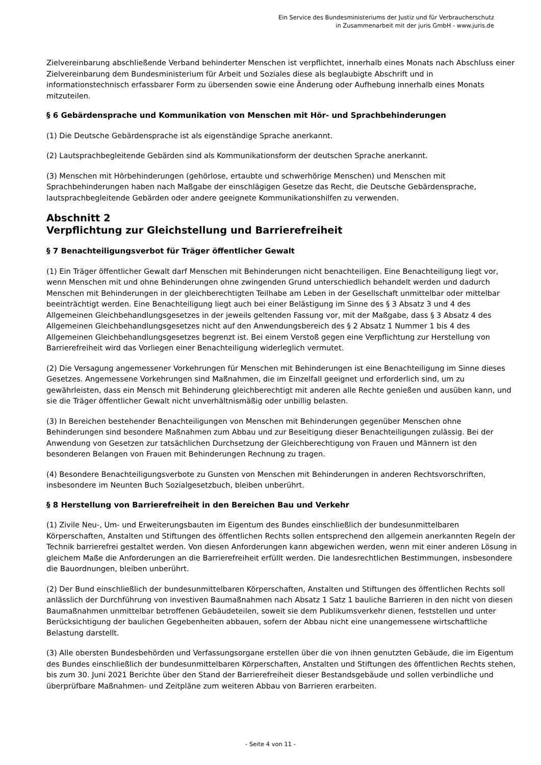Ein Service des Bundesministeriums der Justiz und für Verbraucherschutz
in Zusammenarbeit mit der juris GmbH - www.juris.de
Zielvereinbarung abschließende Verband behinderter Menschen ist verpflichtet, innerhalb eines Monats nach Abschluss einer Zielvereinbarung dem Bundesministerium für Arbeit und Soziales diese als beglaubigte Abschrift und in informationstechnisch erfassbarer Form zu übersenden sowie eine Änderung oder Aufhebung innerhalb eines Monats mitzuteilen.
§ 6 Gebärdensprache und Kommunikation von Menschen mit Hör- und Sprachbehinderungen
(1) Die Deutsche Gebärdensprache ist als eigenständige Sprache anerkannt.
(2) Lautsprachbegleitende Gebärden sind als Kommunikationsform der deutschen Sprache anerkannt.
(3) Menschen mit Hörbehinderungen (gehörlose, ertaubte und schwerhörige Menschen) und Menschen mit Sprachbehinderungen haben nach Maßgabe der einschlägigen Gesetze das Recht, die Deutsche Gebärdensprache, lautsprachbegleitende Gebärden oder andere geeignete Kommunikationshilfen zu verwenden.
Abschnitt 2
Verpflichtung zur Gleichstellung und Barrierefreiheit
§ 7 Benachteiligungsverbot für Träger öffentlicher Gewalt
(1) Ein Träger öffentlicher Gewalt darf Menschen mit Behinderungen nicht benachteiligen. Eine Benachteiligung liegt vor, wenn Menschen mit und ohne Behinderungen ohne zwingenden Grund unterschiedlich behandelt werden und dadurch Menschen mit Behinderungen in der gleichberechtigten Teilhabe am Leben in der Gesellschaft unmittelbar oder mittelbar beeinträchtigt werden. Eine Benachteiligung liegt auch bei einer Belästigung im Sinne des § 3 Absatz 3 und 4 des Allgemeinen Gleichbehandlungsgesetzes in der jeweils geltenden Fassung vor, mit der Maßgabe, dass § 3 Absatz 4 des Allgemeinen Gleichbehandlungsgesetzes nicht auf den Anwendungsbereich des § 2 Absatz 1 Nummer 1 bis 4 des Allgemeinen Gleichbehandlungsgesetzes begrenzt ist. Bei einem Verstoß gegen eine Verpflichtung zur Herstellung von Barrierefreiheit wird das Vorliegen einer Benachteiligung widerleglich vermutet.
(2) Die Versagung angemessener Vorkehrungen für Menschen mit Behinderungen ist eine Benachteiligung im Sinne dieses Gesetzes. Angemessene Vorkehrungen sind Maßnahmen, die im Einzelfall geeignet und erforderlich sind, um zu gewährleisten, dass ein Mensch mit Behinderung gleichberechtigt mit anderen alle Rechte genießen und ausüben kann, und sie die Träger öffentlicher Gewalt nicht unverhältnismäßig oder unbillig belasten.
(3) In Bereichen bestehender Benachteiligungen von Menschen mit Behinderungen gegenüber Menschen ohne Behinderungen sind besondere Maßnahmen zum Abbau und zur Beseitigung dieser Benachteiligungen zulässig. Bei der Anwendung von Gesetzen zur tatsächlichen Durchsetzung der Gleichberechtigung von Frauen und Männern ist den besonderen Belangen von Frauen mit Behinderungen Rechnung zu tragen.
(4) Besondere Benachteiligungsverbote zu Gunsten von Menschen mit Behinderungen in anderen Rechtsvorschriften, insbesondere im Neunten Buch Sozialgesetzbuch, bleiben unberührt.
§ 8 Herstellung von Barrierefreiheit in den Bereichen Bau und Verkehr
(1) Zivile Neu-, Um- und Erweiterungsbauten im Eigentum des Bundes einschließlich der bundesunmittelbaren Körperschaften, Anstalten und Stiftungen des öffentlichen Rechts sollen entsprechend den allgemein anerkannten Regeln der Technik barrierefrei gestaltet werden. Von diesen Anforderungen kann abgewichen werden, wenn mit einer anderen Lösung in gleichem Maße die Anforderungen an die Barrierefreiheit erfüllt werden. Die landesrechtlichen Bestimmungen, insbesondere die Bauordnungen, bleiben unberührt.
(2) Der Bund einschließlich der bundesunmittelbaren Körperschaften, Anstalten und Stiftungen des öffentlichen Rechts soll anlässlich der Durchführung von investiven Baumaßnahmen nach Absatz 1 Satz 1 bauliche Barrieren in den nicht von diesen Baumaßnahmen unmittelbar betroffenen Gebäudeteilen, soweit sie dem Publikumsverkehr dienen, feststellen und unter Berücksichtigung der baulichen Gegebenheiten abbauen, sofern der Abbau nicht eine unangemessene wirtschaftliche Belastung darstellt.
(3) Alle obersten Bundesbehörden und Verfassungsorgane erstellen über die von ihnen genutzten Gebäude, die im Eigentum des Bundes einschließlich der bundesunmittelbaren Körperschaften, Anstalten und Stiftungen des öffentlichen Rechts stehen, bis zum 30. Juni 2021 Berichte über den Stand der Barrierefreiheit dieser Bestandsgebäude und sollen verbindliche und überprüfbare Maßnahmen- und Zeitpläne zum weiteren Abbau von Barrieren erarbeiten.
- Seite 4 von 11 -